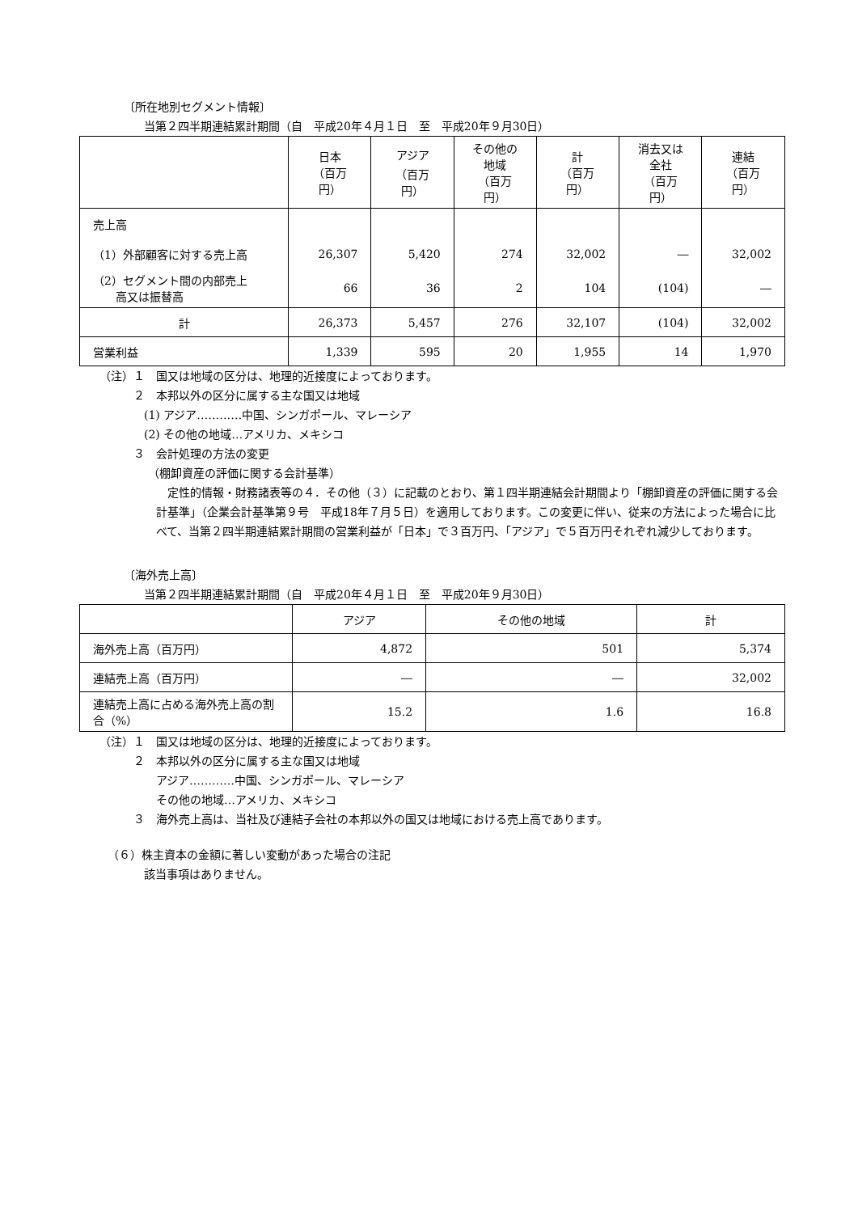〔所在地別セグメント情報〕
当第２四半期連結累計期間（自　平成20年４月１日　至　平成20年９月30日）
| | 日本 （百万円） | アジア （百万円） | その他の 地域 （百万円） | 計 （百万円） | 消去又は 全社 （百万円） | 連結 （百万円） |
| --- | --- | --- | --- | --- | --- | --- |
| 売上高 | | | | | | |
| （1）外部顧客に対する売上高 | 26,307 | 5,420 | 274 | 32,002 | ― | 32,002 |
| （2）セグメント間の内部売上 高又は振替高 | 66 | 36 | 2 | 104 | (104) | ― |
| 計 | 26,373 | 5,457 | 276 | 32,107 | (104) | 32,002 |
| 営業利益 | 1,339 | 595 | 20 | 1,955 | 14 | 1,970 |
（注）１　国又は地域の区分は、地理的近接度によっております。
２　本邦以外の区分に属する主な国又は地域
(1) アジア…………中国、シンガポール、マレーシア
(2) その他の地域…アメリカ、メキシコ
３　会計処理の方法の変更
（棚卸資産の評価に関する会計基準）
　定性的情報・財務諸表等の４．その他（３）に記載のとおり、第１四半期連結会計期間より「棚卸資産の評価に関する会計基準」（企業会計基準第９号　平成18年７月５日）を適用しております。この変更に伴い、従来の方法によった場合に比べて、当第２四半期連結累計期間の営業利益が「日本」で３百万円、「アジア」で５百万円それぞれ減少しております。
〔海外売上高〕
当第２四半期連結累計期間（自　平成20年４月１日　至　平成20年９月30日）
| | アジア | その他の地域 | 計 |
| --- | --- | --- | --- |
| 海外売上高（百万円） | 4,872 | 501 | 5,374 |
| 連結売上高（百万円） | ― | ― | 32,002 |
| 連結売上高に占める海外売上高の割合（%） | 15.2 | 1.6 | 16.8 |
（注）１　国又は地域の区分は、地理的近接度によっております。
２　本邦以外の区分に属する主な国又は地域
アジア…………中国、シンガポール、マレーシア
その他の地域…アメリカ、メキシコ
３　海外売上高は、当社及び連結子会社の本邦以外の国又は地域における売上高であります。
（６）株主資本の金額に著しい変動があった場合の注記
該当事項はありません。